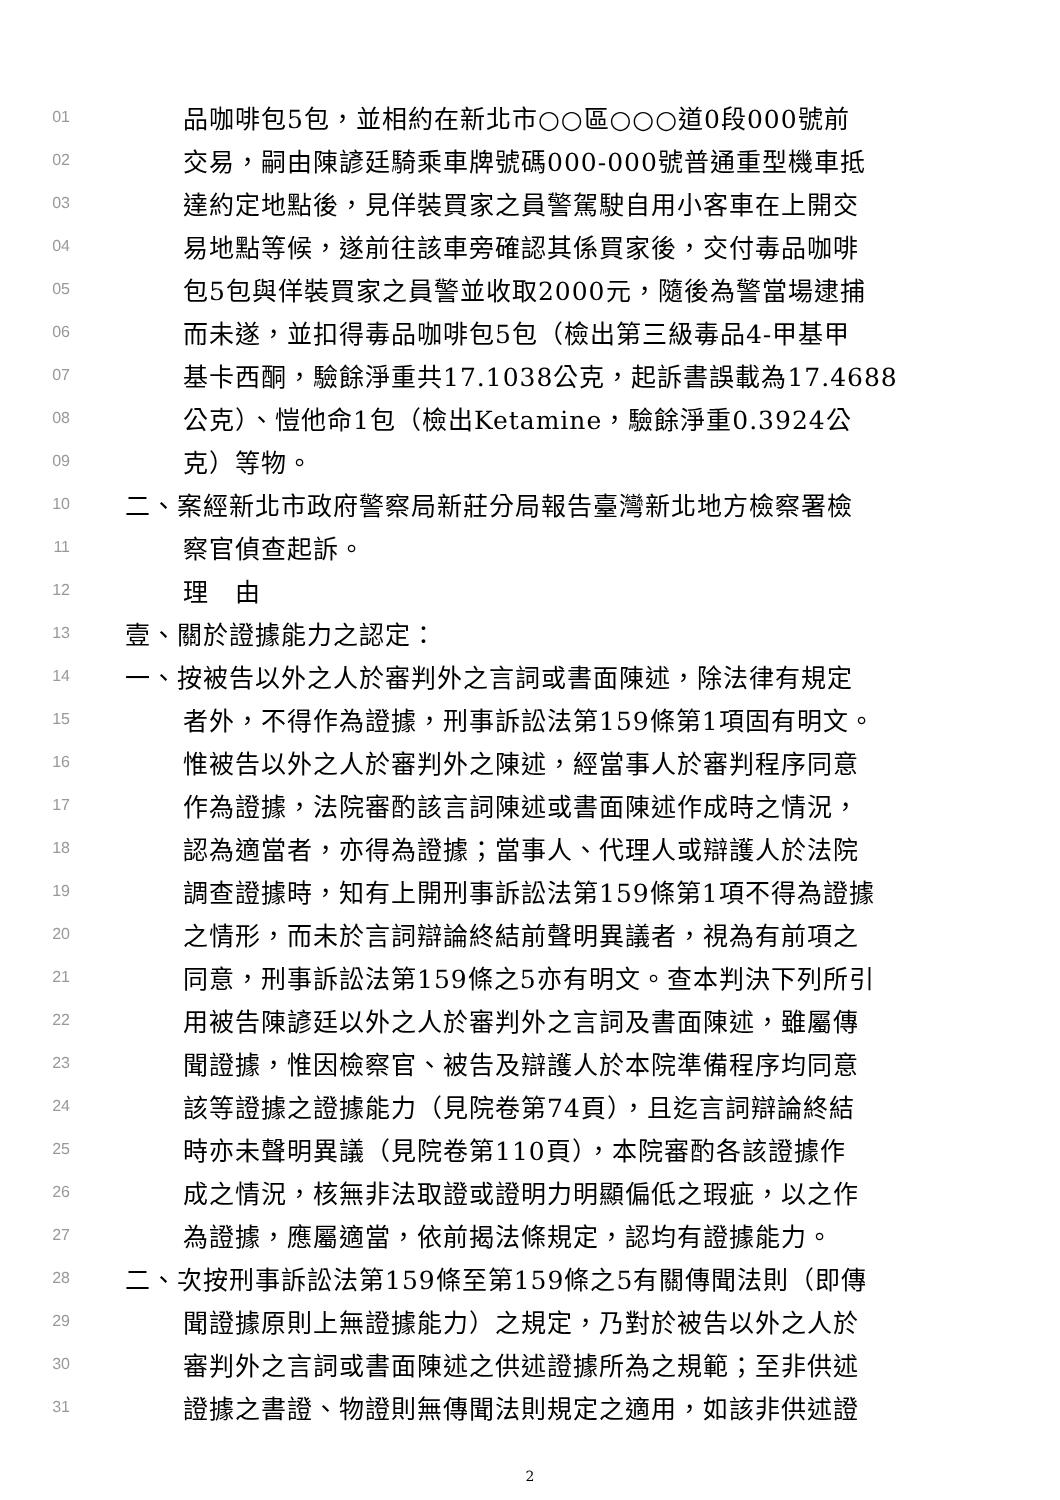01 品咖啡包5包，並相約在新北市○○區○○○道0段000號前
02 交易，嗣由陳諺廷騎乘車牌號碼000-000號普通重型機車抵
03 達約定地點後，見佯裝買家之員警駕駛自用小客車在上開交
04 易地點等候，遂前往該車旁確認其係買家後，交付毒品咖啡
05 包5包與佯裝買家之員警並收取2000元，隨後為警當場逮捕
06 而未遂，並扣得毒品咖啡包5包（檢出第三級毒品4-甲基甲
07 基卡西酮，驗餘淨重共17.1038公克，起訴書誤載為17.4688
08 公克）、愷他命1包（檢出Ketamine，驗餘淨重0.3924公
09 克）等物。
10 二、案經新北市政府警察局新莊分局報告臺灣新北地方檢察署檢
11 察官偵查起訴。
12 理　由
13 壹、關於證據能力之認定：
14 一、按被告以外之人於審判外之言詞或書面陳述，除法律有規定
15 者外，不得作為證據，刑事訴訟法第159條第1項固有明文。
16 惟被告以外之人於審判外之陳述，經當事人於審判程序同意
17 作為證據，法院審酌該言詞陳述或書面陳述作成時之情況，
18 認為適當者，亦得為證據；當事人、代理人或辯護人於法院
19 調查證據時，知有上開刑事訴訟法第159條第1項不得為證據
20 之情形，而未於言詞辯論終結前聲明異議者，視為有前項之
21 同意，刑事訴訟法第159條之5亦有明文。查本判決下列所引
22 用被告陳諺廷以外之人於審判外之言詞及書面陳述，雖屬傳
23 聞證據，惟因檢察官、被告及辯護人於本院準備程序均同意
24 該等證據之證據能力（見院卷第74頁），且迄言詞辯論終結
25 時亦未聲明異議（見院卷第110頁），本院審酌各該證據作
26 成之情況，核無非法取證或證明力明顯偏低之瑕疵，以之作
27 為證據，應屬適當，依前揭法條規定，認均有證據能力。
28 二、次按刑事訴訟法第159條至第159條之5有關傳聞法則（即傳
29 聞證據原則上無證據能力）之規定，乃對於被告以外之人於
30 審判外之言詞或書面陳述之供述證據所為之規範；至非供述
31 證據之書證、物證則無傳聞法則規定之適用，如該非供述證
2